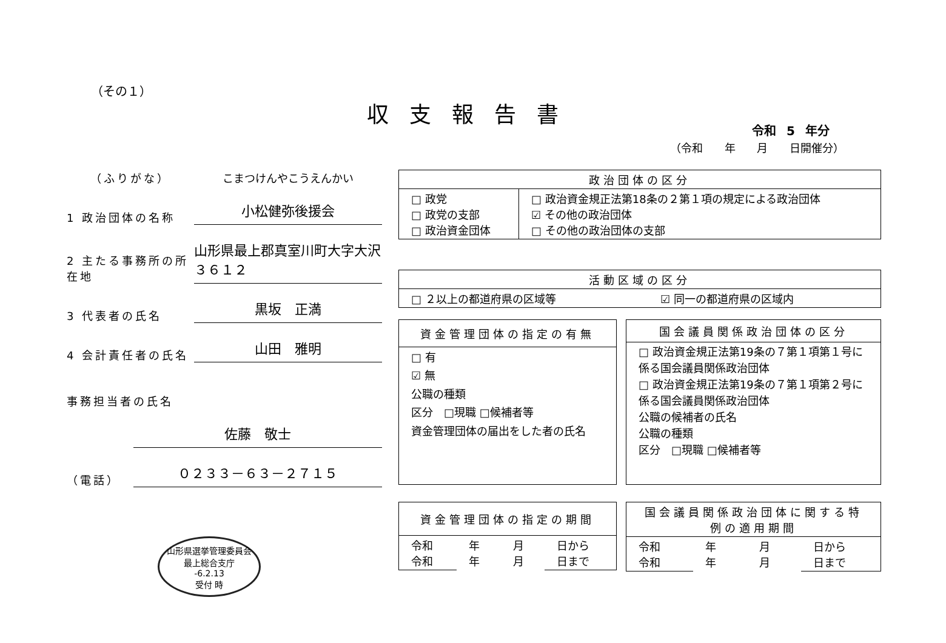（その１）
収支報告書
令和 5 年分
（令和 年 月 日開催分）
（ふりがな）
こまつけんやこうえんかい
1 政治団体の名称
小松健弥後援会
2 主たる事務所の所在地
山形県最上郡真室川町大字大沢３６１２
3 代表者の氏名
黒坂　正満
4 会計責任者の氏名
山田　雅明
事務担当者の氏名
佐藤　敬士
（電話）
０２３３－６３－２７１５
| 政治団体の区分 | |
| --- | --- |
| □ 政党 □ 政党の支部 □ 政治資金団体 | □ 政治資金規正法第18条の２第１項の規定による政治団体 ☑ その他の政治団体 □ その他の政治団体の支部 |
| 活動区域の区分 | |
| --- | --- |
| □ ２以上の都道府県の区域等 | ☑ 同一の都道府県の区域内 |
| 資金管理団体の指定の有無 |
| --- |
| □ 有 ☑ 無 公職の種類 区分 □現職 □候補者等 資金管理団体の届出をした者の氏名 |
| 国会議員関係政治団体の区分 |
| --- |
| □ 政治資金規正法第19条の７第１項第１号に係る国会議員関係政治団体 □ 政治資金規正法第19条の７第１項第２号に係る国会議員関係政治団体 公職の候補者の氏名 公職の種類 区分 □現職 □候補者等 |
| 資金管理団体の指定の期間 | | | |
| --- | --- | --- | --- |
| 令和 令和 | 年 年 | 月 月 | 日から 日まで |
| 国会議員関係政治団体に関する特例の適用期間 | | | |
| --- | --- | --- | --- |
| 令和 令和 | 年 年 | 月 月 | 日から 日まで |
山形県選挙管理委員会
最上総合支庁
-6.2.13
受付 時